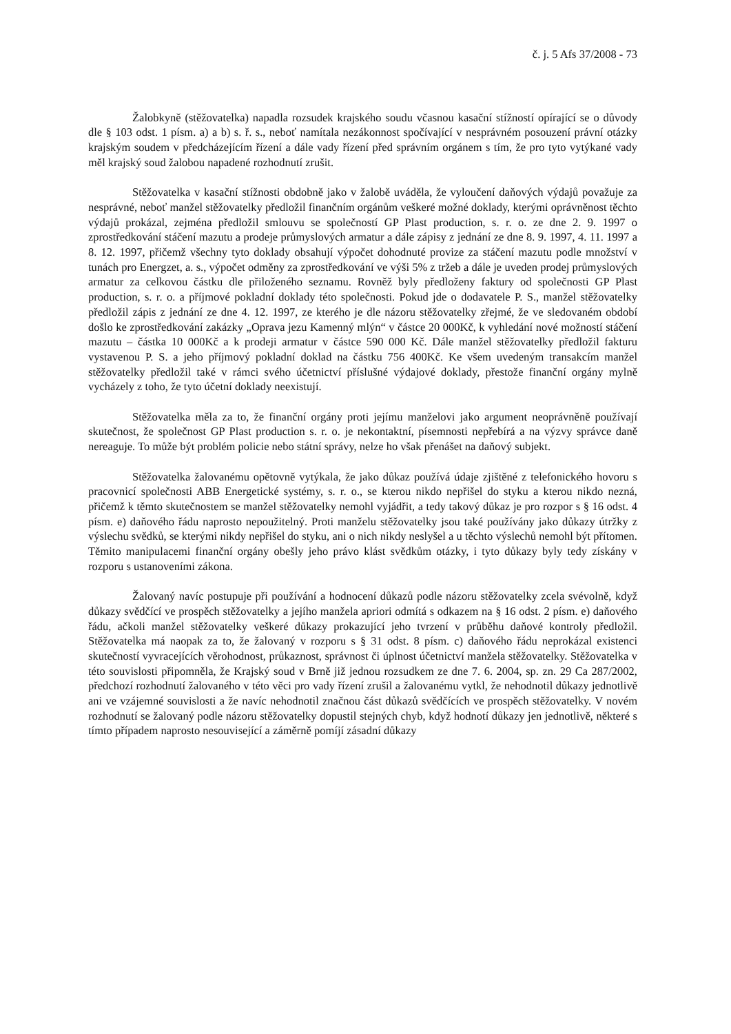č. j. 5 Afs 37/2008 - 73
Žalobkyně (stěžovatelka) napadla rozsudek krajského soudu včasnou kasační stížností opírající se o důvody dle § 103 odst. 1 písm. a) a b) s. ř. s., neboť namítala nezákonnost spočívající v nesprávném posouzení právní otázky krajským soudem v předcházejícím řízení a dále vady řízení před správním orgánem s tím, že pro tyto vytýkané vady měl krajský soud žalobou napadené rozhodnutí zrušit.
Stěžovatelka v kasační stížnosti obdobně jako v žalobě uváděla, že vyloučení daňových výdajů považuje za nesprávné, neboť manžel stěžovatelky předložil finančním orgánům veškeré možné doklady, kterými oprávněnost těchto výdajů prokázal, zejména předložil smlouvu se společností GP Plast production, s. r. o. ze dne 2. 9. 1997 o zprostředkování stáčení mazutu a prodeje průmyslových armatur a dále zápisy z jednání ze dne 8. 9. 1997, 4. 11. 1997 a 8. 12. 1997, přičemž všechny tyto doklady obsahují výpočet dohodnuté provize za stáčení mazutu podle množství v tunách pro Energzet, a. s., výpočet odměny za zprostředkování ve výši 5% z tržeb a dále je uveden prodej průmyslových armatur za celkovou částku dle přiloženého seznamu. Rovněž byly předloženy faktury od společnosti GP Plast production, s. r. o. a příjmové pokladní doklady této společnosti. Pokud jde o dodavatele P. S., manžel stěžovatelky předložil zápis z jednání ze dne 4. 12. 1997, ze kterého je dle názoru stěžovatelky zřejmé, že ve sledovaném období došlo ke zprostředkování zakázky „Oprava jezu Kamenný mlýn“ v částce 20 000Kč, k vyhledání nové možností stáčení mazutu – částka 10 000Kč a k prodeji armatur v částce 590 000 Kč. Dále manžel stěžovatelky předložil fakturu vystavenou P. S. a jeho příjmový pokladní doklad na částku 756 400Kč. Ke všem uvedeným transakcím manžel stěžovatelky předložil také v rámci svého účetnictví příslušné výdajové doklady, přestože finanční orgány mylně vycházely z toho, že tyto účetní doklady neexistují.
Stěžovatelka měla za to, že finanční orgány proti jejímu manželovi jako argument neoprávněně používají skutečnost, že společnost GP Plast production s. r. o. je nekontaktní, písemnosti nepřebírá a na výzvy správce daně nereaguje. To může být problém policie nebo státní správy, nelze ho však přenášet na daňový subjekt.
Stěžovatelka žalovanému opětovně vytýkala, že jako důkaz používá údaje zjištěné z telefonického hovoru s pracovnicí společnosti ABB Energetické systémy, s. r. o., se kterou nikdo nepřišel do styku a kterou nikdo nezná, přičemž k těmto skutečnostem se manžel stěžovatelky nemohl vyjádřit, a tedy takový důkaz je pro rozpor s § 16 odst. 4 písm. e) daňového řádu naprosto nepoužitelný. Proti manželu stěžovatelky jsou také používány jako důkazy útržky z výslechu svědků, se kterými nikdy nepřišel do styku, ani o nich nikdy neslyšel a u těchto výslechů nemohl být přítomen. Těmito manipulacemi finanční orgány obešly jeho právo klást svědkům otázky, i tyto důkazy byly tedy získány v rozporu s ustanoveními zákona.
Žalovaný navíc postupuje při používání a hodnocení důkazů podle názoru stěžovatelky zcela svévolně, když důkazy svědčící ve prospěch stěžovatelky a jejího manžela apriori odmítá s odkazem na § 16 odst. 2 písm. e) daňového řádu, ačkoli manžel stěžovatelky veškeré důkazy prokazující jeho tvrzení v průběhu daňové kontroly předložil. Stěžovatelka má naopak za to, že žalovaný v rozporu s § 31 odst. 8 písm. c) daňového řádu neprokázal existenci skutečností vyvracejících věrohodnost, průkaznost, správnost či úplnost účetnictví manžela stěžovatelky. Stěžovatelka v této souvislosti připomněla, že Krajský soud v Brně již jednou rozsudkem ze dne 7. 6. 2004, sp. zn. 29 Ca 287/2002, předchozí rozhodnutí žalovaného v této věci pro vady řízení zrušil a žalovanému vytkl, že nehodnotil důkazy jednotlivě ani ve vzájemné souvislosti a že navíc nehodnotil značnou část důkazů svědčících ve prospěch stěžovatelky. V novém rozhodnutí se žalovaný podle názoru stěžovatelky dopustil stejných chyb, když hodnotí důkazy jen jednotlivě, některé s tímto případem naprosto nesouvisející a záměrně pomíjí zásadní důkazy